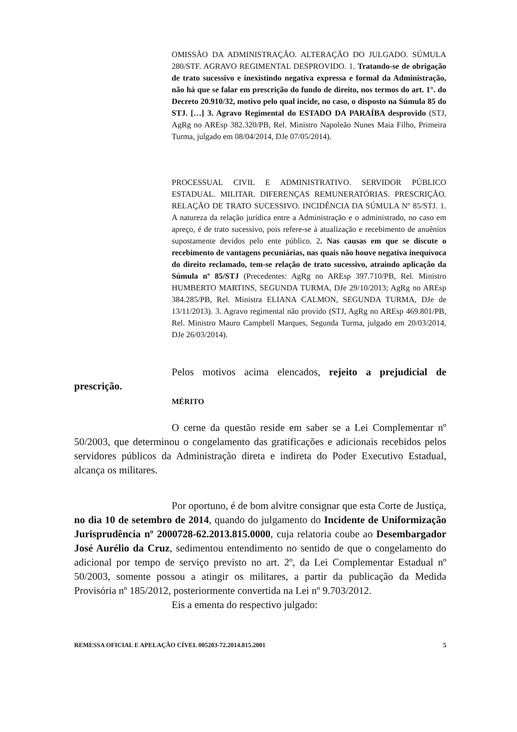OMISSÃO DA ADMINISTRAÇÃO. ALTERAÇÃO DO JULGADO. SÚMULA 280/STF. AGRAVO REGIMENTAL DESPROVIDO. 1. Tratando-se de obrigação de trato sucessivo e inexistindo negativa expressa e formal da Administração, não há que se falar em prescrição do fundo de direito, nos termos do art. 1°. do Decreto 20.910/32, motivo pelo qual incide, no caso, o disposto na Súmula 85 do STJ. […] 3. Agravo Regimental do ESTADO DA PARAÍBA desprovido (STJ, AgRg no AREsp 382.320/PB, Rel. Ministro Napoleão Nunes Maia Filho, Primeira Turma, julgado em 08/04/2014, DJe 07/05/2014).
PROCESSUAL CIVIL E ADMINISTRATIVO. SERVIDOR PÚBLICO ESTADUAL. MILITAR. DIFERENÇAS REMUNERATÓRIAS. PRESCRIÇÃO. RELAÇÃO DE TRATO SUCESSIVO. INCIDÊNCIA DA SÚMULA Nº 85/STJ. 1. A natureza da relação jurídica entre a Administração e o administrado, no caso em apreço, é de trato sucessivo, pois refere-se à atualização e recebimento de anuênios supostamente devidos pelo ente público. 2. Nas causas em que se discute o recebimento de vantagens pecuniárias, nas quais não houve negativa inequívoca do direito reclamado, tem-se relação de trato sucessivo, atraindo aplicação da Súmula nº 85/STJ (Precedentes: AgRg no AREsp 397.710/PB, Rel. Ministro HUMBERTO MARTINS, SEGUNDA TURMA, DJe 29/10/2013; AgRg no AREsp 384.285/PB, Rel. Ministra ELIANA CALMON, SEGUNDA TURMA, DJe de 13/11/2013). 3. Agravo regimental não provido (STJ, AgRg no AREsp 469.801/PB, Rel. Ministro Mauro Campbell Marques, Segunda Turma, julgado em 20/03/2014, DJe 26/03/2014).
Pelos motivos acima elencados, rejeito a prejudicial de prescrição.
MÉRITO
O cerne da questão reside em saber se a Lei Complementar nº 50/2003, que determinou o congelamento das gratificações e adicionais recebidos pelos servidores públicos da Administração direta e indireta do Poder Executivo Estadual, alcança os militares.
Por oportuno, é de bom alvitre consignar que esta Corte de Justiça, no dia 10 de setembro de 2014, quando do julgamento do Incidente de Uniformização Jurisprudência nº 2000728-62.2013.815.0000, cuja relatoria coube ao Desembargador José Aurélio da Cruz, sedimentou entendimento no sentido de que o congelamento do adicional por tempo de serviço previsto no art. 2º, da Lei Complementar Estadual nº 50/2003, somente possou a atingir os militares, a partir da publicação da Medida Provisória nº 185/2012, posteriormente convertida na Lei nº 9.703/2012.
Eis a ementa do respectivo julgado:
REMESSA OFICIAL E APELAÇÃO CÍVEL 005203-72.2014.815.2001 5